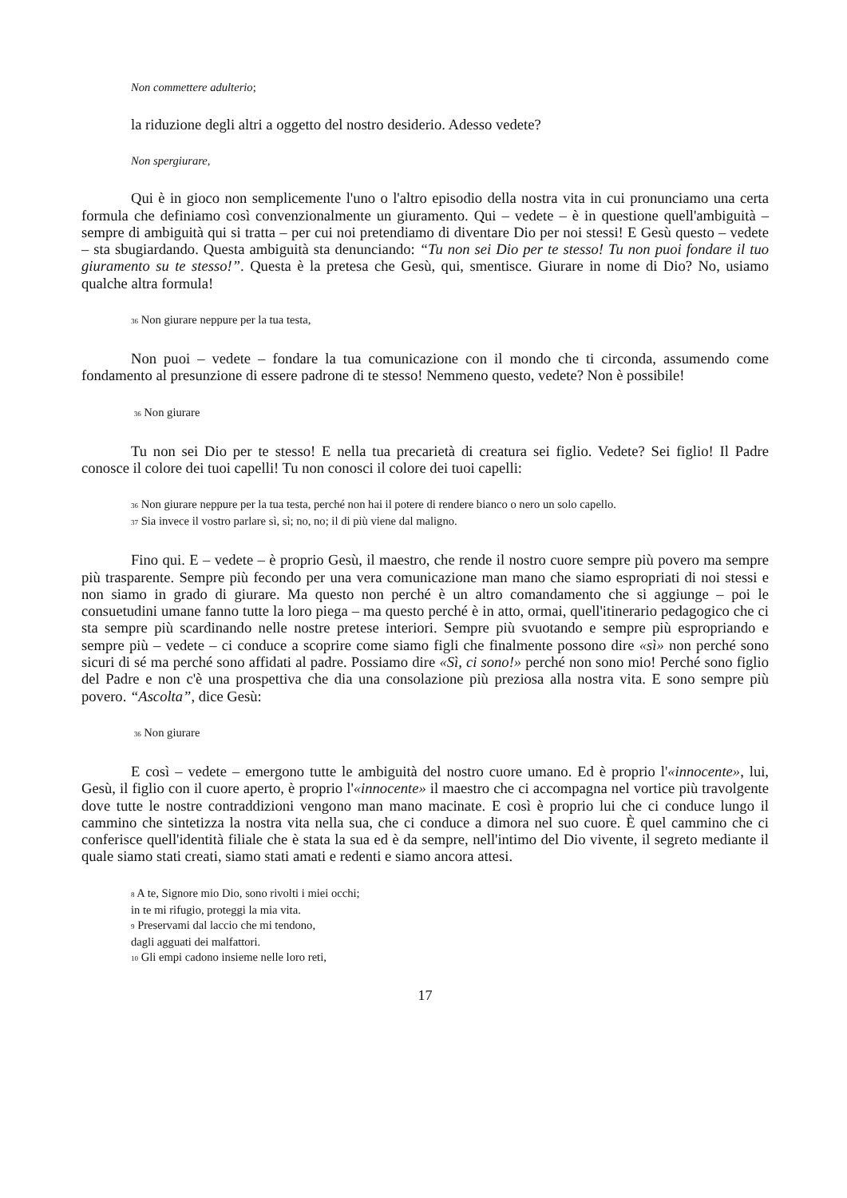Non commettere adulterio;
la riduzione degli altri a oggetto del nostro desiderio. Adesso vedete?
Non spergiurare,
Qui è in gioco non semplicemente l'uno o l'altro episodio della nostra vita in cui pronunciamo una certa formula che definiamo così convenzionalmente un giuramento. Qui – vedete – è in questione quell'ambiguità – sempre di ambiguità qui si tratta – per cui noi pretendiamo di diventare Dio per noi stessi! E Gesù questo – vedete – sta sbugiardando. Questa ambiguità sta denunciando: “Tu non sei Dio per te stesso! Tu non puoi fondare il tuo giuramento su te stesso!”. Questa è la pretesa che Gesù, qui, smentisce. Giurare in nome di Dio? No, usiamo qualche altra formula!
36 Non giurare neppure per la tua testa,
Non puoi – vedete – fondare la tua comunicazione con il mondo che ti circonda, assumendo come fondamento al presunzione di essere padrone di te stesso! Nemmeno questo, vedete? Non è possibile!
36 Non giurare
Tu non sei Dio per te stesso! E nella tua precarietà di creatura sei figlio. Vedete? Sei figlio! Il Padre conosce il colore dei tuoi capelli! Tu non conosci il colore dei tuoi capelli:
36 Non giurare neppure per la tua testa, perché non hai il potere di rendere bianco o nero un solo capello.
37 Sia invece il vostro parlare sì, sì; no, no; il di più viene dal maligno.
Fino qui. E – vedete – è proprio Gesù, il maestro, che rende il nostro cuore sempre più povero ma sempre più trasparente. Sempre più fecondo per una vera comunicazione man mano che siamo espropriati di noi stessi e non siamo in grado di giurare. Ma questo non perché è un altro comandamento che si aggiunge – poi le consuetudini umane fanno tutte la loro piega – ma questo perché è in atto, ormai, quell'itinerario pedagogico che ci sta sempre più scardinando nelle nostre pretese interiori. Sempre più svuotando e sempre più espropriando e sempre più – vedete – ci conduce a scoprire come siamo figli che finalmente possono dire «sì» non perché sono sicuri di sé ma perché sono affidati al padre. Possiamo dire «Sì, ci sono!» perché non sono mio! Perché sono figlio del Padre e non c'è una prospettiva che dia una consolazione più preziosa alla nostra vita. E sono sempre più povero. “Ascolta”, dice Gesù:
36 Non giurare
E così – vedete – emergono tutte le ambiguità del nostro cuore umano. Ed è proprio l'«innocente», lui, Gesù, il figlio con il cuore aperto, è proprio l'«innocente» il maestro che ci accompagna nel vortice più travolgente dove tutte le nostre contraddizioni vengono man mano macinate. E così è proprio lui che ci conduce lungo il cammino che sintetizza la nostra vita nella sua, che ci conduce a dimora nel suo cuore. È quel cammino che ci conferisce quell'identità filiale che è stata la sua ed è da sempre, nell'intimo del Dio vivente, il segreto mediante il quale siamo stati creati, siamo stati amati e redenti e siamo ancora attesi.
8 A te, Signore mio Dio, sono rivolti i miei occhi;
in te mi rifugio, proteggi la mia vita.
9 Preservami dal laccio che mi tendono,
dagli agguati dei malfattori.
10 Gli empi cadono insieme nelle loro reti,
17